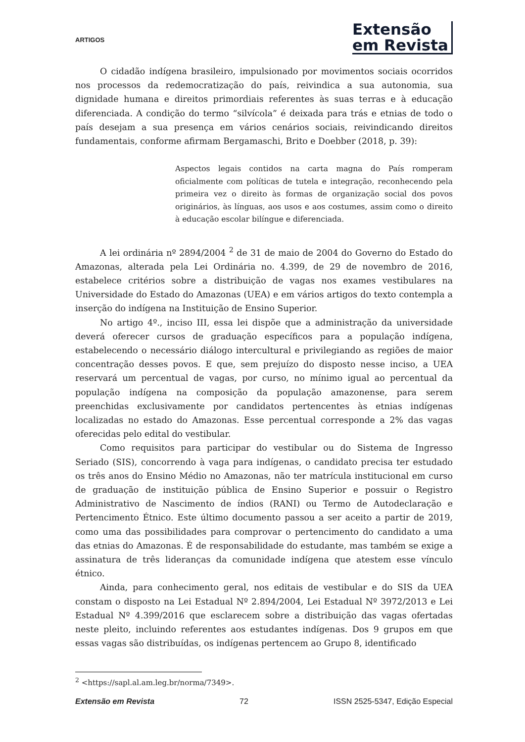ARTIGOS
Extensão
em Revista
O cidadão indígena brasileiro, impulsionado por movimentos sociais ocorridos nos processos da redemocratização do país, reivindica a sua autonomia, sua dignidade humana e direitos primordiais referentes às suas terras e à educação diferenciada. A condição do termo “silvícola” é deixada para trás e etnias de todo o país desejam a sua presença em vários cenários sociais, reivindicando direitos fundamentais, conforme afirmam Bergamaschi, Brito e Doebber (2018, p. 39):
Aspectos legais contidos na carta magna do País romperam oficialmente com políticas de tutela e integração, reconhecendo pela primeira vez o direito às formas de organização social dos povos originários, às línguas, aos usos e aos costumes, assim como o direito à educação escolar bilíngue e diferenciada.
A lei ordinária nº 2894/2004 <sup>2</sup> de 31 de maio de 2004 do Governo do Estado do Amazonas, alterada pela Lei Ordinária no. 4.399, de 29 de novembro de 2016, estabelece critérios sobre a distribuição de vagas nos exames vestibulares na Universidade do Estado do Amazonas (UEA) e em vários artigos do texto contempla a inserção do indígena na Instituição de Ensino Superior.
No artigo 4º., inciso III, essa lei dispõe que a administração da universidade deverá oferecer cursos de graduação específicos para a população indígena, estabelecendo o necessário diálogo intercultural e privilegiando as regiões de maior concentração desses povos. E que, sem prejuízo do disposto nesse inciso, a UEA reservará um percentual de vagas, por curso, no mínimo igual ao percentual da população indígena na composição da população amazonense, para serem preenchidas exclusivamente por candidatos pertencentes às etnias indígenas localizadas no estado do Amazonas. Esse percentual corresponde a 2% das vagas oferecidas pelo edital do vestibular.
Como requisitos para participar do vestibular ou do Sistema de Ingresso Seriado (SIS), concorrendo à vaga para indígenas, o candidato precisa ter estudado os três anos do Ensino Médio no Amazonas, não ter matrícula institucional em curso de graduação de instituição pública de Ensino Superior e possuir o Registro Administrativo de Nascimento de índios (RANI) ou Termo de Autodeclaração e Pertencimento Étnico. Este último documento passou a ser aceito a partir de 2019, como uma das possibilidades para comprovar o pertencimento do candidato a uma das etnias do Amazonas. É de responsabilidade do estudante, mas também se exige a assinatura de três lideranças da comunidade indígena que atestem esse vínculo étnico.
Ainda, para conhecimento geral, nos editais de vestibular e do SIS da UEA constam o disposto na Lei Estadual Nº 2.894/2004, Lei Estadual Nº 3972/2013 e Lei Estadual Nº 4.399/2016 que esclarecem sobre a distribuição das vagas ofertadas neste pleito, incluindo referentes aos estudantes indígenas. Dos 9 grupos em que essas vagas são distribuídas, os indígenas pertencem ao Grupo 8, identificado
<sup>2</sup> <https://sapl.al.am.leg.br/norma/7349>.
Extensão em Revista 72 ISSN 2525-5347, Edição Especial